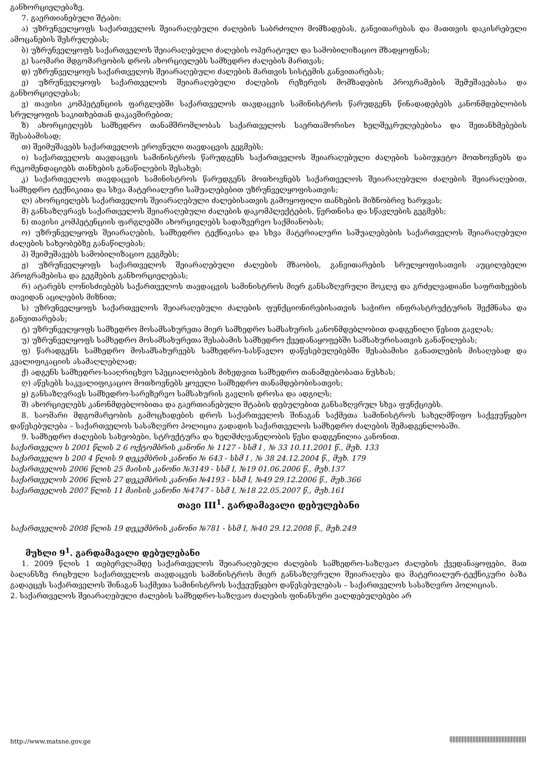განხორციელებაზე.
7. გაერთიანებული შტაბი:
ა) უზრუნველყოფს საქართველოს შეიარაღებული ძალების საბრძოლო მომზადებას, განვითარებას და მათთვის დაკისრებული ამოცანების შესრულებას;
ბ) უზრუნველყოფს საქართველოს შეიარაღებული ძალების ოპერატიულ და სამობილიზაციო მზადყოფნას;
გ) საომარი მდგომარეობის დროს ახორციელებს სამხედრო ძალების მართვას;
დ) უზრუნველყოფს საქართველოს შეიარაღებული ძალების მართვის სისტემის განვითარებას;
ე) უზრუნველყოფს საქართველოს შეიარაღებული ძალების რეზერვის მომზადების პროგრამების შემუშავებასა და განხორციელებას;
ვ) თავისი კომპეტენციის ფარგლებში საქართველოს თავდაცვის სამინისტროს წარუდგენს წინადადებებს კანონმდებლობის სრულყოფის საკითხებთან დაკავშირებით;
ზ) ახორციელებს სამხედრო თანამშრომლობას საქართველოს საერთაშორისო ხელშეკრულებებისა და შეთანხმებების შესაბამისად;
თ) შეიმუშავებს საქართველოს ეროვნული თავდაცვის გეგმებს;
ი) საქართველოს თავდაცვის სამინისტროს წარუდგენს საქართველოს შეიარაღებული ძალების საბიუჯეტო მოთხოვნებს და რეკომენდაციებს თანხების განაწილების შესახებ;
კ) საქართველოს თავდაცვის სამინისტროს წარუდგენს მოთხოვნებს საქართველოს შეიარაღებული ძალების შეიარაღებით, სამხედრო ტექნიკითა და სხვა მატერიალური საშუალებებით უზრუნველყოფისათვის;
ლ) ახორციელებს საქართველოს შეიარაღებული ძალებისათვის გამოყოფილი თანხების მიზნობრივ ხარჯვას;
მ) განსაზღვრავს საქართველოს შეიარაღებული ძალების დაკომპლექტების, წვრთნისა და სწავლების გეგმებს;
ნ) თავისი კომპეტენციის ფარგლებში ახორციელებს სადაზვერვო საქმიანობას;
ო) უზრუნველყოფს შეიარაღების, სამხედრო ტექნიკისა და სხვა მატერიალური საშუალებების საქართველოს შეიარაღებული ძალების სახეობებზე განაწილებას;
პ) შეიმუშავებს სამობილიზაციო გეგმებს;
ჟ) უზრუნველყოფს საქართველოს შეიარაღებული ძალების მზაობის, განვითარების სრულყოფისათვის აუცილებელი პროგრამებისა და გეგმების განხორციელებას;
რ) ატარებს ღონისძიებებს საქართველოს თავდაცვის სამინისტროს მიერ განსაზღვრული მოკლე და გრძელვადიანი საფრთხეების თავიდან აცილების მიზნით;
ს) უზრუნველყოფს საქართველოს შეიარაღებული ძალების ფუნქციონირებისათვის საჭირო ინფრასტრუქტურის შექმნასა და განვითარებას;
ტ) უზრუნველყოფს სამხედრო მოსამსახურეთა მიერ სამხედრო სამსახურის კანონმდებლობით დადგენილი წესით გავლას;
უ) უზრუნველყოფს სამხედრო მოსამსახურეთა შესაბამის სამხედრო ქვედანაყოფებში სამსახურისათვის განაწილებას;
ფ) წარადგენს სამხედრო მოსამსახურეებს სამხედრო-სასწავლო დაწესებულებებში შესაბამისი განათლების მისაღებად და კვალიფიკაციის ასამაღლებლად;
ქ) ადგენს სამხედრო-სააღრიცხვო სპეციალობების მიხედვით სამხედრო თანამდებობათა ნუსხას;
ღ) აწესებს საკვალიფიკაციო მოთხოვნებს ყოველი სამხედრო თანამდებობისათვის;
ყ) განსაზღვრავს სამხედრო-სარეზერვო სამსახურის გავლის დროსა და ადგილს;
შ) ახორციელებს კანონმდებლობითა და გაერთიანებული შტაბის დებულებით განსაზღვრულ სხვა ფუნქციებს.
8. საომარი მდგომარეობის გამოცხადების დროს საქართველოს შინაგან საქმეთა სამინისტროს სახელმწიფო საქვეუწყებო დაწესებულება – საქართველოს სასაზღვრო პოლიცია გადადის საქართველოს სამხედრო ძალების შემადგენლობაში.
9. სამხედრო ძალების სახეობები, სტრუქტურა და ხელმძღვანელობის წესი დადგენილია კანონით.
საქართველო ს 2001 წლის 2 6 ოქტომბრის კანონი № 1127 - სსმ I , № 33 10.11.2001 წ., მუხ. 133
საქართველო ს 200 4 წლის 9 დეკემბრის კანონი № 643 - სსმ I , № 38 24.12.2004 წ., მუხ. 179
საქართველოს 2006 წლის 25 მაისის კანონი №3149 - სსმ I, №19 01.06.2006 წ., მუხ.137
საქართველოს 2006 წლის 27 დეკემბრის კანონი №4193 - სსმ I, №49 29.12.2006 წ., მუხ.366
საქართველოს 2007 წლის 11 მაისის კანონი №4747 - სსმ I, №18 22.05.2007 წ., მუხ.161
თავი III<sup>1</sup>. გარდამავალი დებულებანი
საქართველოს 2008 წლის 19 დეკემბრის კანონი №781 - სსმ I, №40 29.12.2008 წ., მუხ.249
მუხლი 9<sup>1</sup>. გარდამავალი დებულებანი
1. 2009 წლის 1 თებერვლამდე საქართველოს შეიარაღებული ძალების სამხედრო-საზღვაო ძალების ქვედანაყოფები, მათ ბალანსზე რიცხული საქართველოს თავდაცვის სამინისტროს მიერ განსაზღვრული შეიარაღება და მატერიალურ-ტექნიკური ბაზა გადაეცეს საქართველოს შინაგან საქმეთა სამინისტროს საქვეუწყებო დაწესებულებას – საქართველოს სასაზღვრო პოლიციას.
2. საქართველოს შეიარაღებული ძალების სამხედრო-საზღვაო ძალების ფინანსური ვალდებულებები არ
http://www.matsne.gov.ge